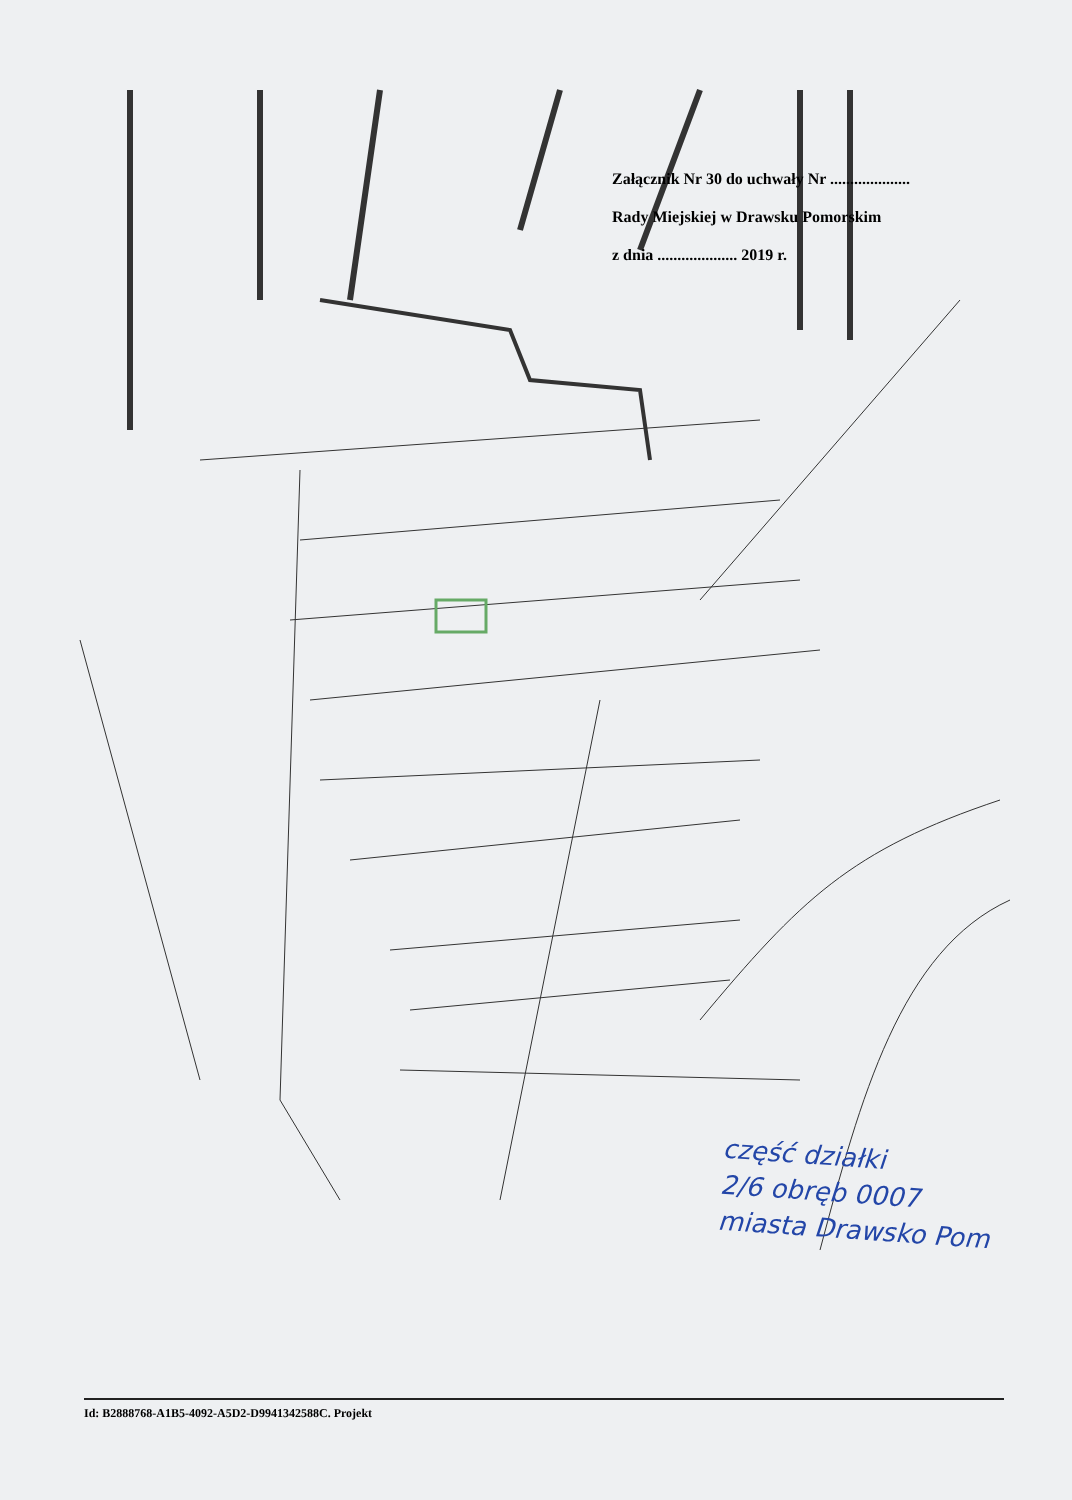Załącznik Nr 30 do uchwały Nr ....................
Rady Miejskiej w Drawsku Pomorskim
z dnia .................... 2019 r.
część działki
2/6 obręb 0007
miasta Drawsko Pom
Id: B2888768-A1B5-4092-A5D2-D9941342588C. Projekt